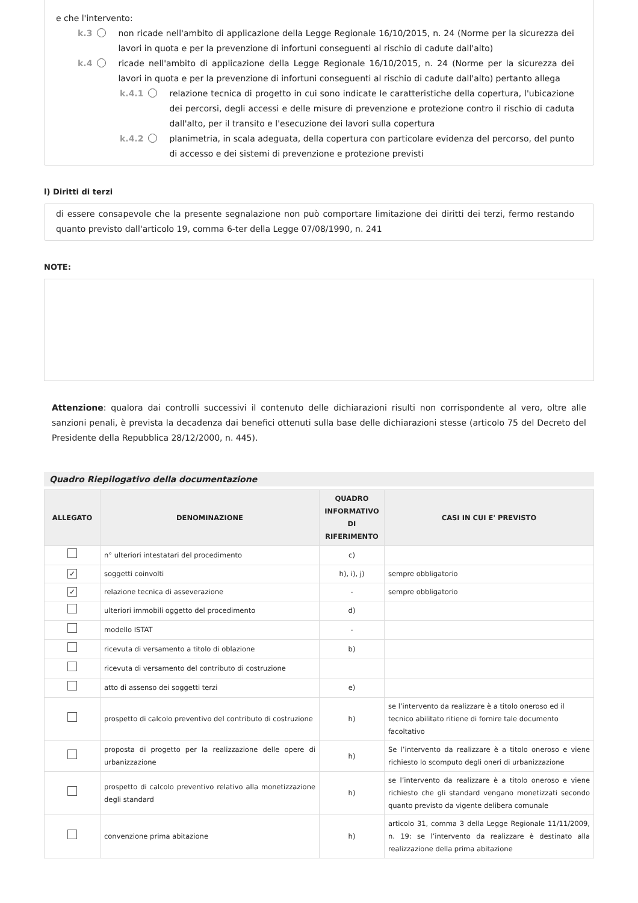e che l'intervento:
k.3 non ricade nell'ambito di applicazione della Legge Regionale 16/10/2015, n. 24 (Norme per la sicurezza dei lavori in quota e per la prevenzione di infortuni conseguenti al rischio di cadute dall'alto)
k.4 ricade nell'ambito di applicazione della Legge Regionale 16/10/2015, n. 24 (Norme per la sicurezza dei lavori in quota e per la prevenzione di infortuni conseguenti al rischio di cadute dall'alto) pertanto allega
k.4.1 relazione tecnica di progetto in cui sono indicate le caratteristiche della copertura, l'ubicazione dei percorsi, degli accessi e delle misure di prevenzione e protezione contro il rischio di caduta dall'alto, per il transito e l'esecuzione dei lavori sulla copertura
k.4.2 planimetria, in scala adeguata, della copertura con particolare evidenza del percorso, del punto di accesso e dei sistemi di prevenzione e protezione previsti
l) Diritti di terzi
di essere consapevole che la presente segnalazione non può comportare limitazione dei diritti dei terzi, fermo restando quanto previsto dall'articolo 19, comma 6-ter della Legge 07/08/1990, n. 241
NOTE:
Attenzione: qualora dai controlli successivi il contenuto delle dichiarazioni risulti non corrispondente al vero, oltre alle sanzioni penali, è prevista la decadenza dai benefici ottenuti sulla base delle dichiarazioni stesse (articolo 75 del Decreto del Presidente della Repubblica 28/12/2000, n. 445).
Quadro Riepilogativo della documentazione
| ALLEGATO | DENOMINAZIONE | QUADRO INFORMATIVO DI RIFERIMENTO | CASI IN CUI E' PREVISTO |
| --- | --- | --- | --- |
| | n° ulteriori intestatari del procedimento | c) | |
| ✓ | soggetti coinvolti | h), i), j) | sempre obbligatorio |
| ✓ | relazione tecnica di asseverazione | - | sempre obbligatorio |
| | ulteriori immobili oggetto del procedimento | d) | |
| | modello ISTAT | - | |
| | ricevuta di versamento a titolo di oblazione | b) | |
| | ricevuta di versamento del contributo di costruzione | | |
| | atto di assenso dei soggetti terzi | e) | |
| | prospetto di calcolo preventivo del contributo di costruzione | h) | se l’intervento da realizzare è a titolo oneroso ed il tecnico abilitato ritiene di fornire tale documento facoltativo |
| | proposta di progetto per la realizzazione delle opere di urbanizzazione | h) | Se l’intervento da realizzare è a titolo oneroso e viene richiesto lo scomputo degli oneri di urbanizzazione |
| | prospetto di calcolo preventivo relativo alla monetizzazione degli standard | h) | se l’intervento da realizzare è a titolo oneroso e viene richiesto che gli standard vengano monetizzati secondo quanto previsto da vigente delibera comunale |
| | convenzione prima abitazione | h) | articolo 31, comma 3 della Legge Regionale 11/11/2009, n. 19: se l’intervento da realizzare è destinato alla realizzazione della prima abitazione |